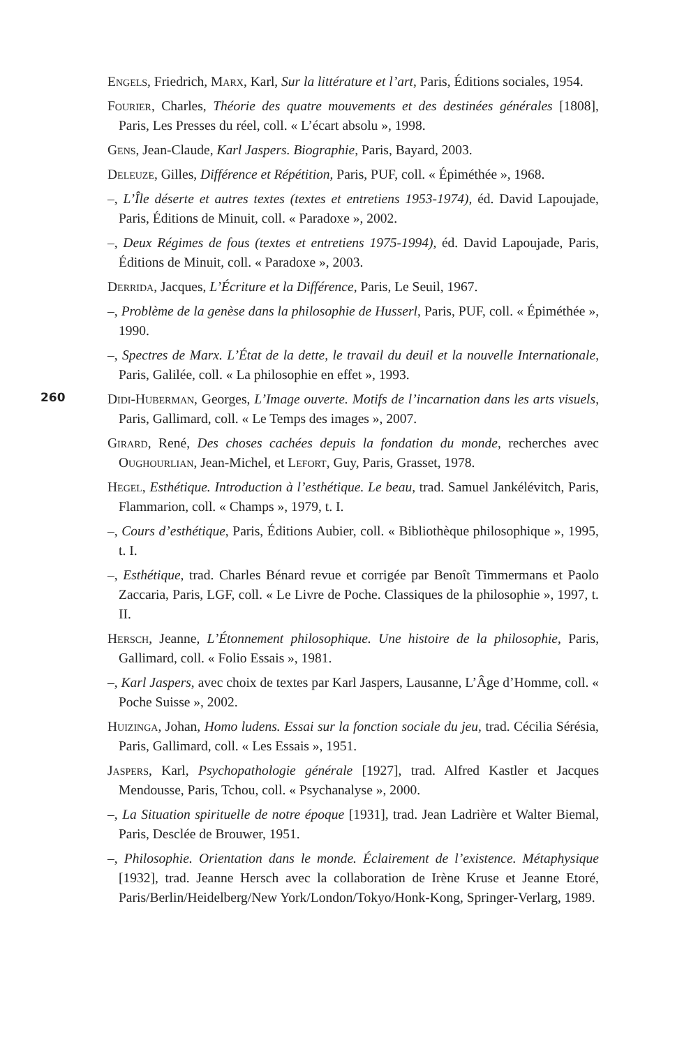Engels, Friedrich, Marx, Karl, Sur la littérature et l’art, Paris, Éditions sociales, 1954.
Fourier, Charles, Théorie des quatre mouvements et des destinées générales [1808], Paris, Les Presses du réel, coll. « L’écart absolu », 1998.
Gens, Jean-Claude, Karl Jaspers. Biographie, Paris, Bayard, 2003.
Deleuze, Gilles, Différence et Répétition, Paris, PUF, coll. « Épiméthée », 1968.
–, L’Île déserte et autres textes (textes et entretiens 1953-1974), éd. David Lapoujade, Paris, Éditions de Minuit, coll. « Paradoxe », 2002.
–, Deux Régimes de fous (textes et entretiens 1975-1994), éd. David Lapoujade, Paris, Éditions de Minuit, coll. « Paradoxe », 2003.
Derrida, Jacques, L’Écriture et la Différence, Paris, Le Seuil, 1967.
–, Problème de la genèse dans la philosophie de Husserl, Paris, PUF, coll. « Épiméthée », 1990.
–, Spectres de Marx. L’État de la dette, le travail du deuil et la nouvelle Internationale, Paris, Galilée, coll. « La philosophie en effet », 1993.
Didi-Huberman, Georges, L’Image ouverte. Motifs de l’incarnation dans les arts visuels, Paris, Gallimard, coll. « Le Temps des images », 2007.
Girard, René, Des choses cachées depuis la fondation du monde, recherches avec Oughourlian, Jean-Michel, et Lefort, Guy, Paris, Grasset, 1978.
Hegel, Esthétique. Introduction à l’esthétique. Le beau, trad. Samuel Jankélévitch, Paris, Flammarion, coll. « Champs », 1979, t. I.
–, Cours d’esthétique, Paris, Éditions Aubier, coll. « Bibliothèque philosophique », 1995, t. I.
–, Esthétique, trad. Charles Bénard revue et corrigée par Benoît Timmermans et Paolo Zaccaria, Paris, LGF, coll. « Le Livre de Poche. Classiques de la philosophie », 1997, t. II.
Hersch, Jeanne, L’Étonnement philosophique. Une histoire de la philosophie, Paris, Gallimard, coll. « Folio Essais », 1981.
–, Karl Jaspers, avec choix de textes par Karl Jaspers, Lausanne, L’Âge d’Homme, coll. « Poche Suisse », 2002.
Huizinga, Johan, Homo ludens. Essai sur la fonction sociale du jeu, trad. Cécilia Sérésia, Paris, Gallimard, coll. « Les Essais », 1951.
Jaspers, Karl, Psychopathologie générale [1927], trad. Alfred Kastler et Jacques Mendousse, Paris, Tchou, coll. « Psychanalyse », 2000.
–, La Situation spirituelle de notre époque [1931], trad. Jean Ladrière et Walter Biemal, Paris, Desclée de Brouwer, 1951.
–, Philosophie. Orientation dans le monde. Éclairement de l’existence. Métaphysique [1932], trad. Jeanne Hersch avec la collaboration de Irène Kruse et Jeanne Etoré, Paris/Berlin/Heidelberg/New York/London/Tokyo/Honk-Kong, Springer-Verlarg, 1989.
260